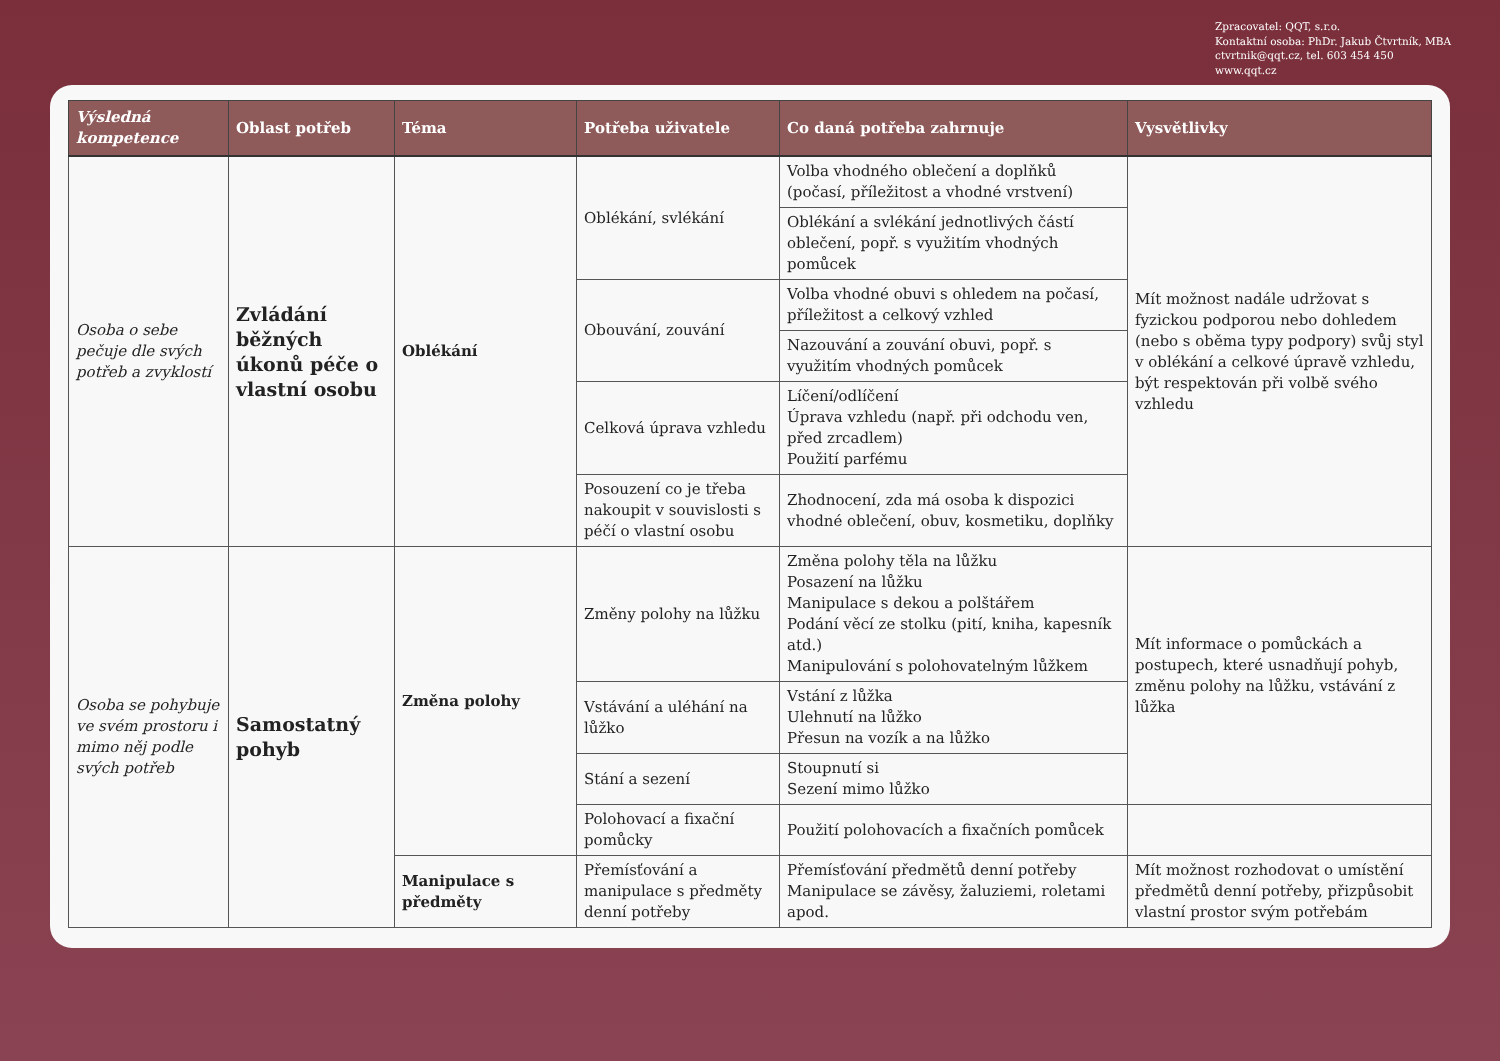Zpracovatel: QQT, s.r.o.
Kontaktní osoba: PhDr. Jakub Čtvrtník, MBA
ctvrtnik@qqt.cz, tel. 603 454 450
www.qqt.cz
| Výsledná kompetence | Oblast potřeb | Téma | Potřeba uživatele | Co daná potřeba zahrnuje | Vysvětlivky |
| --- | --- | --- | --- | --- | --- |
| Osoba o sebe pečuje dle svých potřeb a zvyklostí | Zvládání běžných úkonů péče o vlastní osobu | Oblékání | Oblékání, svlékání | Volba vhodného oblečení a doplňků (počasí, příležitost a vhodné vrstvení) | Mít možnost nadále udržovat s fyzickou podporou nebo dohledem (nebo s oběma typy podpory) svůj styl v oblékání a celkové úpravě vzhledu, být respektován při volbě svého vzhledu |
| | | | | Oblékání a svlékání jednotlivých částí oblečení, popř. s využitím vhodných pomůcek | |
| | | | Obouvání, zouvání | Volba vhodné obuvi s ohledem na počasí, příležitost a celkový vzhled | |
| | | | | Nazouvání a zouvání obuvi, popř. s využitím vhodných pomůcek | |
| | | | Celková úprava vzhledu | Líčení/odlíčení Úprava vzhledu (např. při odchodu ven, před zrcadlem) Použití parfému | |
| | | | Posouzení co je třeba nakoupit v souvislosti s péčí o vlastní osobu | Zhodnocení, zda má osoba k dispozici vhodné oblečení, obuv, kosmetiku, doplňky | |
| Osoba se pohybuje ve svém prostoru i mimo něj podle svých potřeb | Samostatný pohyb | Změna polohy | Změny polohy na lůžku | Změna polohy těla na lůžku Posazení na lůžku Manipulace s dekou a polštářem Podání věcí ze stolku (pití, kniha, kapesník atd.) Manipulování s polohovatelným lůžkem | Mít informace o pomůckách a postupech, které usnadňují pohyb, změnu polohy na lůžku, vstávání z lůžka |
| | | | Vstávání a uléhání na lůžko | Vstání z lůžka Ulehnutí na lůžko Přesun na vozík a na lůžko | |
| | | | Stání a sezení | Stoupnutí si Sezení mimo lůžko | |
| | | | Polohovací a fixační pomůcky | Použití polohovacích a fixačních pomůcek | |
| | | Manipulace s předměty | Přemísťování a manipulace s předměty denní potřeby | Přemísťování předmětů denní potřeby Manipulace se závěsy, žaluziemi, roletami apod. | Mít možnost rozhodovat o umístění předmětů denní potřeby, přizpůsobit vlastní prostor svým potřebám |